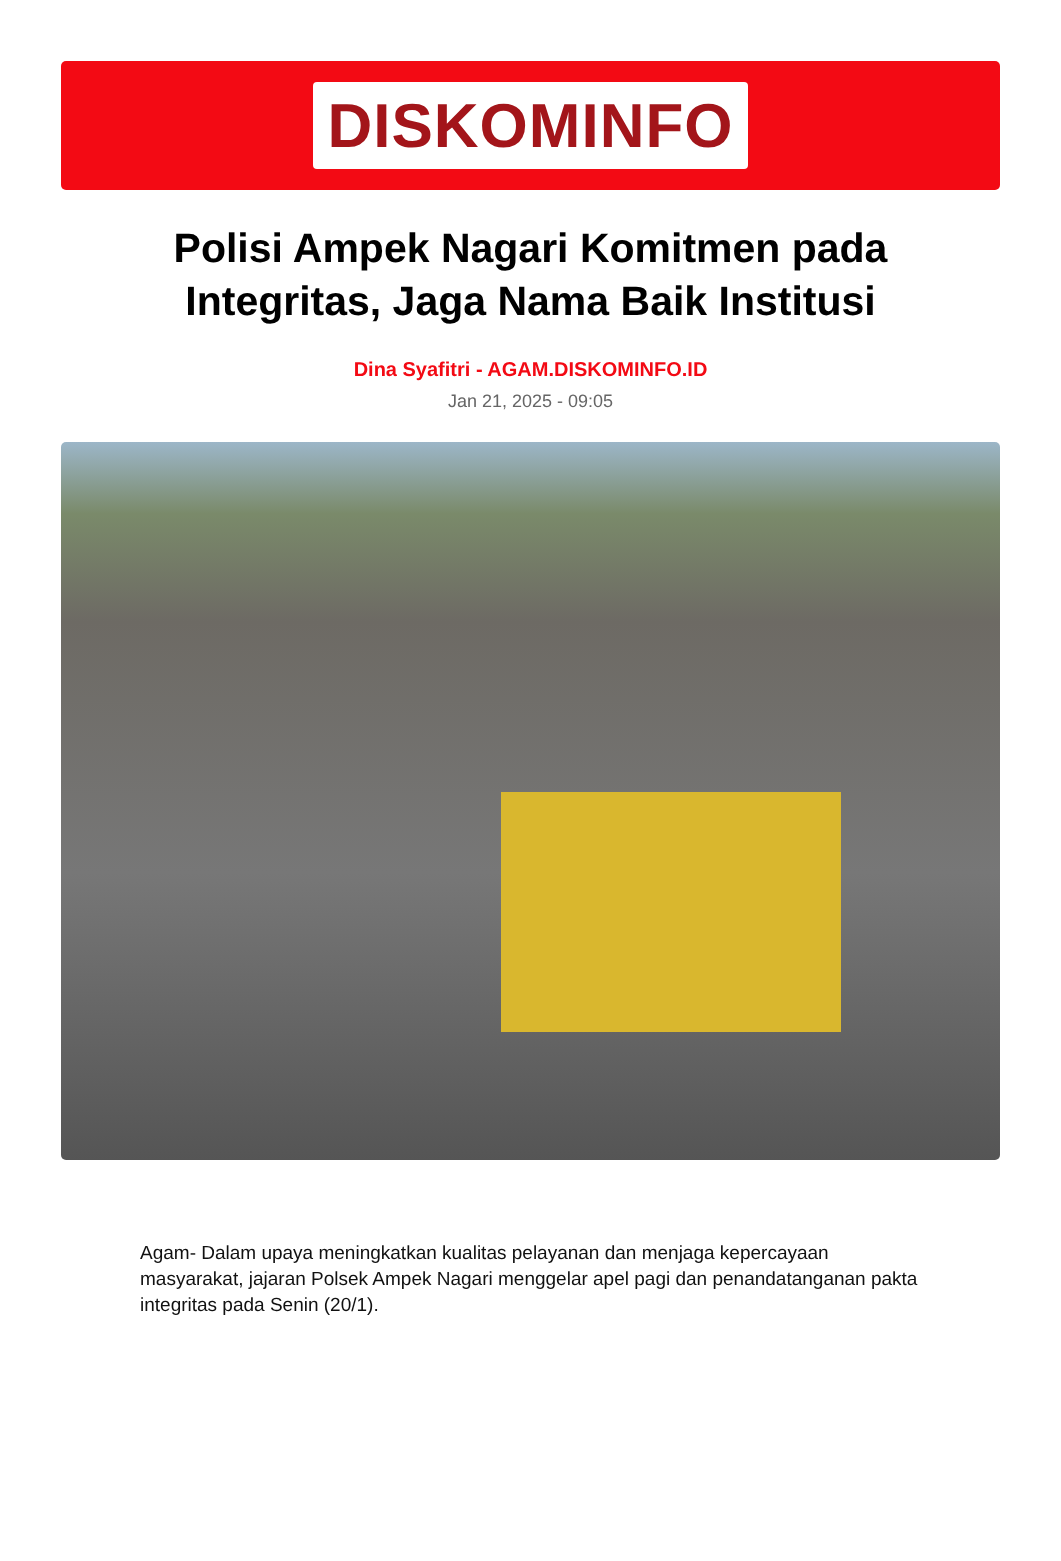DISKOMINFO
Polisi Ampek Nagari Komitmen pada Integritas, Jaga Nama Baik Institusi
Dina Syafitri - AGAM.DISKOMINFO.ID
Jan 21, 2025 - 09:05
Agam- Dalam upaya meningkatkan kualitas pelayanan dan menjaga kepercayaan masyarakat, jajaran Polsek Ampek Nagari menggelar apel pagi dan penandatanganan pakta integritas pada Senin (20/1).